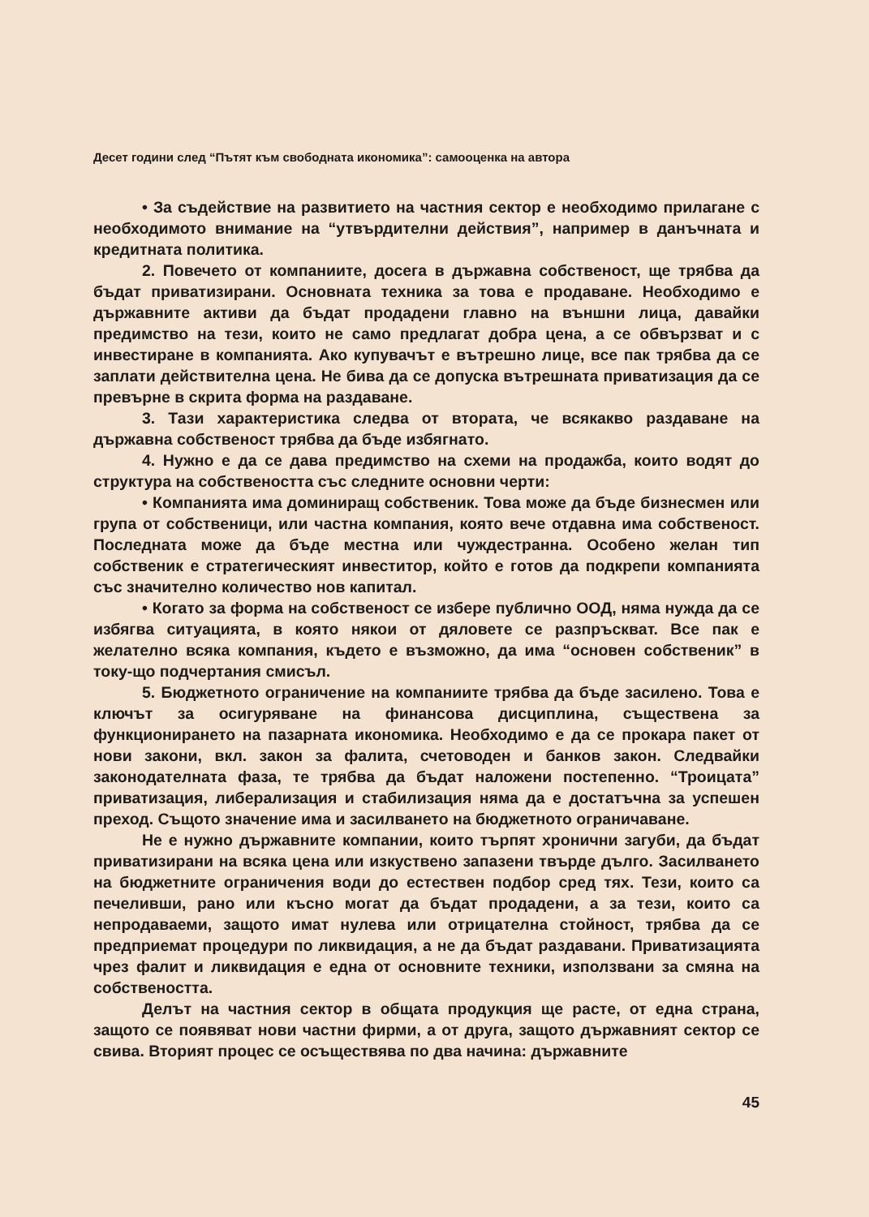Десет години след “Пътят към свободната икономика”: самооценка на автора
• За съдействие на развитието на частния сектор е необходимо прилагане с необходимото внимание на “утвърдителни действия”, например в данъчната и кредитната политика.
2. Повечето от компаниите, досега в държавна собственост, ще трябва да бъдат приватизирани. Основната техника за това е продаване. Необходимо е държавните активи да бъдат продадени главно на външни лица, давайки предимство на тези, които не само предлагат добра цена, а се обвързват и с инвестиране в компанията. Ако купувачът е вътрешно лице, все пак трябва да се заплати действителна цена. Не бива да се допуска вътрешната приватизация да се превърне в скрита форма на раздаване.
3. Тази характеристика следва от втората, че всякакво раздаване на държавна собственост трябва да бъде избягнато.
4. Нужно е да се дава предимство на схеми на продажба, които водят до структура на собствеността със следните основни черти:
• Компанията има доминиращ собственик. Това може да бъде бизнесмен или група от собственици, или частна компания, която вече отдавна има собственост. Последната може да бъде местна или чуждестранна. Особено желан тип собственик е стратегическият инвеститор, който е готов да подкрепи компанията със значително количество нов капитал.
• Когато за форма на собственост се избере публично ООД, няма нужда да се избягва ситуацията, в която някои от дяловете се разпръскват. Все пак е желателно всяка компания, където е възможно, да има “основен собственик” в току-що подчертания смисъл.
5. Бюджетното ограничение на компаниите трябва да бъде засилено. Това е ключът за осигуряване на финансова дисциплина, съществена за функционирането на пазарната икономика. Необходимо е да се прокара пакет от нови закони, вкл. закон за фалита, счетоводен и банков закон. Следвайки законодателната фаза, те трябва да бъдат наложени постепенно. “Троицата” приватизация, либерализация и стабилизация няма да е достатъчна за успешен преход. Същото значение има и засилването на бюджетното ограничаване.
Не е нужно държавните компании, които търпят хронични загуби, да бъдат приватизирани на всяка цена или изкуствено запазени твърде дълго. Засилването на бюджетните ограничения води до естествен подбор сред тях. Тези, които са печеливши, рано или късно могат да бъдат продадени, а за тези, които са непродаваеми, защото имат нулева или отрицателна стойност, трябва да се предприемат процедури по ликвидация, а не да бъдат раздавани. Приватизацията чрез фалит и ликвидация е една от основните техники, използвани за смяна на собствеността.
Делът на частния сектор в общата продукция ще расте, от една страна, защото се появяват нови частни фирми, а от друга, защото държавният сектор се свива. Вторият процес се осъществява по два начина: държавните
45